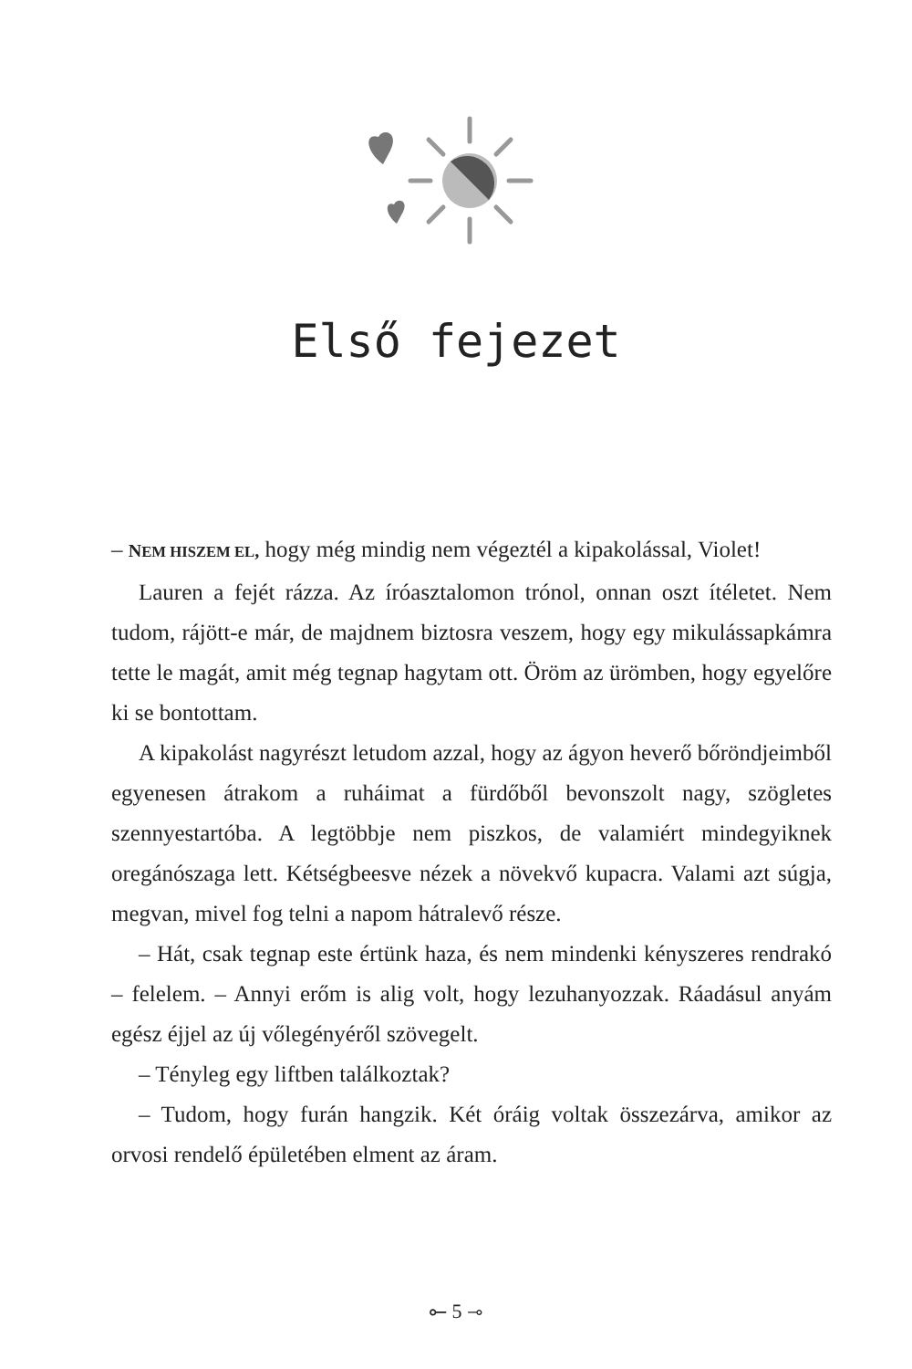Első fejezet
– NEM HISZEM EL, hogy még mindig nem végeztél a kipakolással, Violet!
Lauren a fejét rázza. Az íróasztalomon trónol, onnan oszt ítéletet. Nem tudom, rájött-e már, de majdnem biztosra veszem, hogy egy mikulássapkámra tette le magát, amit még tegnap hagytam ott. Öröm az ürömben, hogy egyelőre ki se bontottam.
A kipakolást nagyrészt letudom azzal, hogy az ágyon heverő bőröndjeimből egyenesen átrakom a ruháimat a fürdőből bevonszolt nagy, szögletes szennyestartóba. A legtöbbje nem piszkos, de valamiért mindegyiknek oregánószaga lett. Kétségbeesve nézek a növekvő kupacra. Valami azt súgja, megvan, mivel fog telni a napom hátralevő része.
– Hát, csak tegnap este értünk haza, és nem mindenki kényszeres rendrakó – felelem. – Annyi erőm is alig volt, hogy lezuhanyozzak. Ráadásul anyám egész éjjel az új vőlegényéről szövegelt.
– Tényleg egy liftben találkoztak?
– Tudom, hogy furán hangzik. Két óráig voltak összezárva, amikor az orvosi rendelő épületében elment az áram.
⟜ 5 ⊸